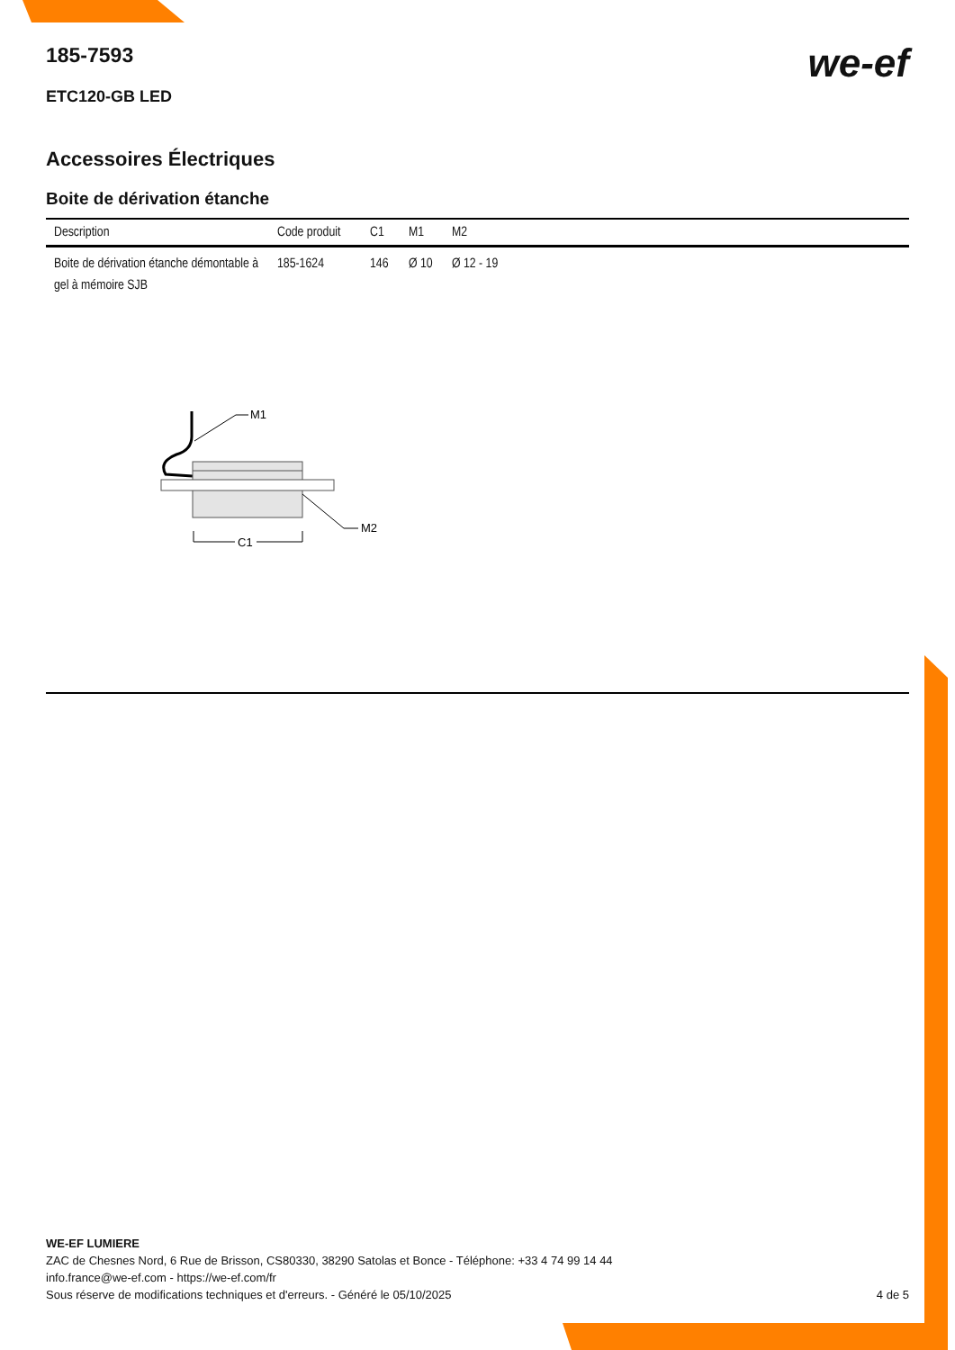we-ef
185-7593
ETC120-GB LED
Accessoires Électriques
Boite de dérivation étanche
| Description | Code produit | C1 | M1 | M2 |
| --- | --- | --- | --- | --- |
| Boite de dérivation étanche démontable à gel à mémoire SJB | 185-1624 | 146 | Ø 10 | Ø 12 - 19 |
M1
M2
C1
WE-EF LUMIERE
ZAC de Chesnes Nord, 6 Rue de Brisson, CS80330, 38290 Satolas et Bonce - Téléphone: +33 4 74 99 14 44
info.france@we-ef.com - https://we-ef.com/fr
Sous réserve de modifications techniques et d'erreurs. - Généré le 05/10/2025 4 de 5